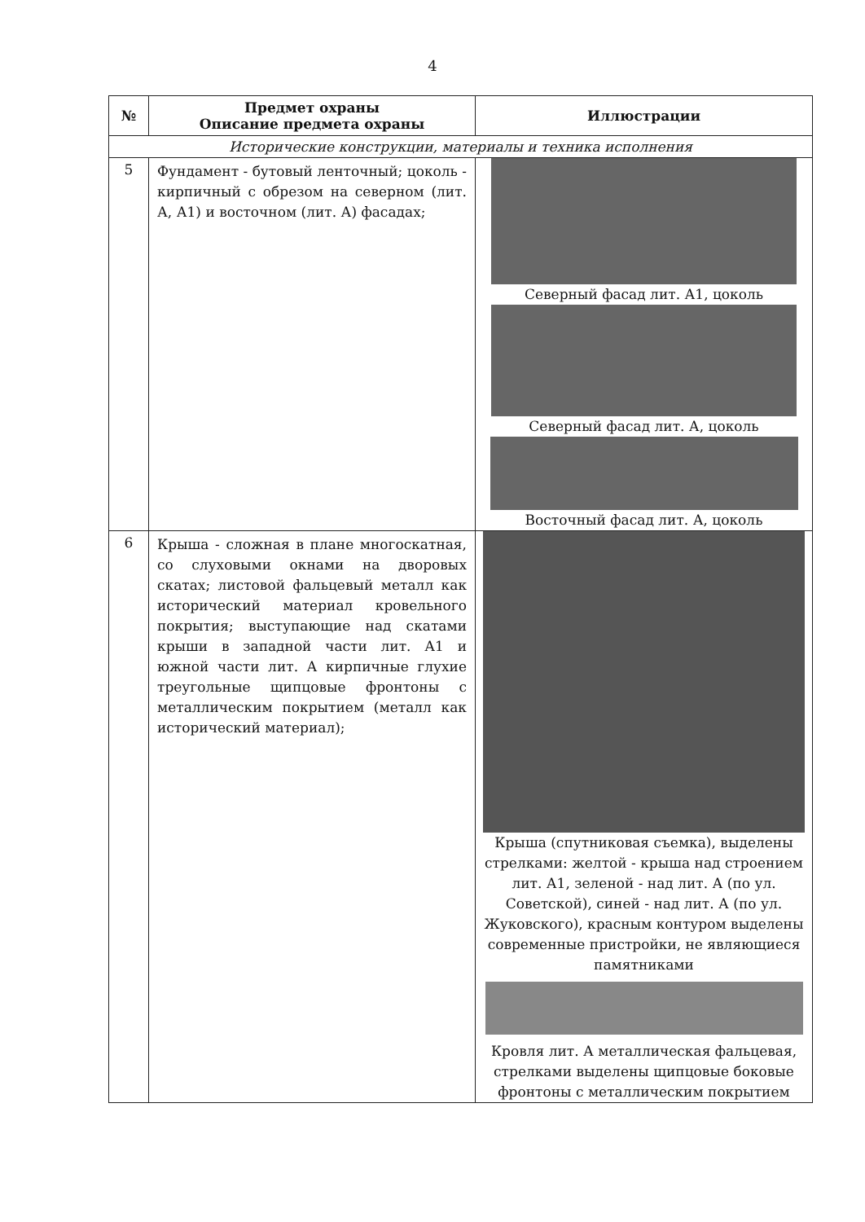4
| № | Предмет охраны Описание предмета охраны | Иллюстрации |
| --- | --- | --- |
| Исторические конструкции, материалы и техника исполнения | | |
| 5 | Фундамент - бутовый ленточный; цоколь - кирпичный с обрезом на северном (лит. А, А1) и восточном (лит. А) фасадах; | Северный фасад лит. А1, цоколь Северный фасад лит. А, цоколь Восточный фасад лит. А, цоколь |
| 6 | Крыша - сложная в плане многоскатная, со слуховыми окнами на дворовых скатах; листовой фальцевый металл как исторический материал кровельного покрытия; выступающие над скатами крыши в западной части лит. А1 и южной части лит. А кирпичные глухие треугольные щипцовые фронтоны с металлическим покрытием (металл как исторический материал); | Крыша (спутниковая съемка), выделены стрелками: желтой - крыша над строением лит. А1, зеленой - над лит. А (по ул. Советской), синей - над лит. А (по ул. Жуковского), красным контуром выделены современные пристройки, не являющиеся памятниками Кровля лит. А металлическая фальцевая, стрелками выделены щипцовые боковые фронтоны с металлическим покрытием |